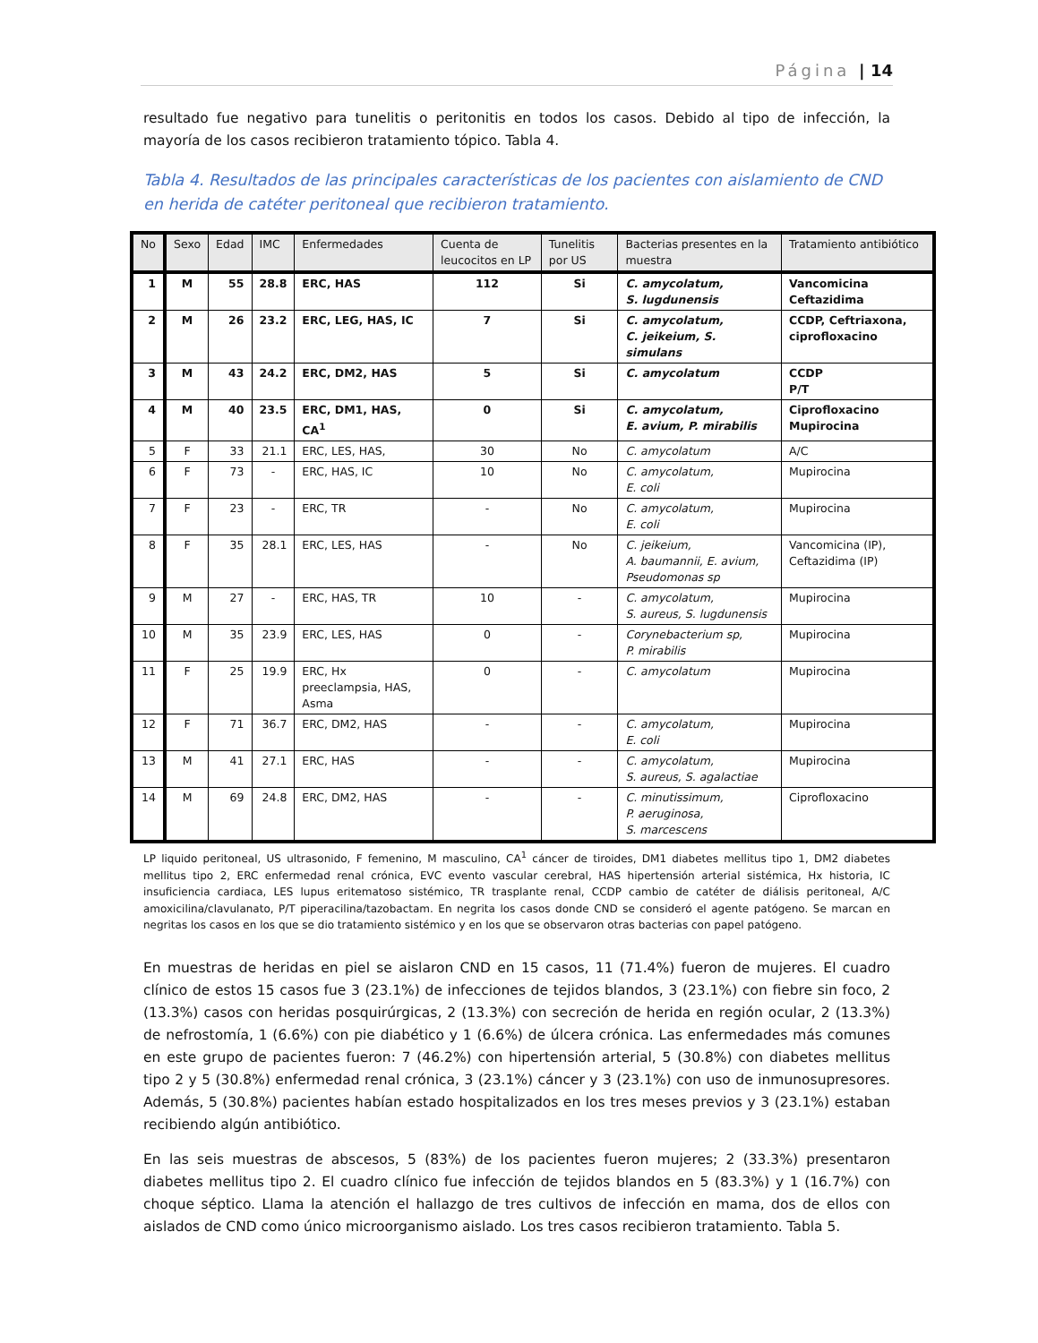Página | 14
resultado fue negativo para tunelitis o peritonitis en todos los casos. Debido al tipo de infección, la mayoría de los casos recibieron tratamiento tópico. Tabla 4.
Tabla 4. Resultados de las principales características de los pacientes con aislamiento de CND en herida de catéter peritoneal que recibieron tratamiento.
| No | Sexo | Edad | IMC | Enfermedades | Cuenta de leucocitos en LP | Tunelitis por US | Bacterias presentes en la muestra | Tratamiento antibiótico |
| --- | --- | --- | --- | --- | --- | --- | --- | --- |
| 1 | M | 55 | 28.8 | ERC, HAS | 112 | Si | C. amycolatum, S. lugdunensis | Vancomicina Ceftazidima |
| 2 | M | 26 | 23.2 | ERC, LEG, HAS, IC | 7 | Si | C. amycolatum, C. jeikeium, S. simulans | CCDP, Ceftriaxona, ciprofloxacino |
| 3 | M | 43 | 24.2 | ERC, DM2, HAS | 5 | Si | C. amycolatum | CCDP P/T |
| 4 | M | 40 | 23.5 | ERC, DM1, HAS, CA<sup>1</sup> | 0 | Si | C. amycolatum, E. avium, P. mirabilis | Ciprofloxacino Mupirocina |
| 5 | F | 33 | 21.1 | ERC, LES, HAS, | 30 | No | C. amycolatum | A/C |
| 6 | F | 73 | - | ERC, HAS, IC | 10 | No | C. amycolatum, E. coli | Mupirocina |
| 7 | F | 23 | - | ERC, TR | - | No | C. amycolatum, E. coli | Mupirocina |
| 8 | F | 35 | 28.1 | ERC, LES, HAS | - | No | C. jeikeium, A. baumannii, E. avium, Pseudomonas sp | Vancomicina (IP), Ceftazidima (IP) |
| 9 | M | 27 | - | ERC, HAS, TR | 10 | - | C. amycolatum, S. aureus, S. lugdunensis | Mupirocina |
| 10 | M | 35 | 23.9 | ERC, LES, HAS | 0 | - | Corynebacterium sp, P. mirabilis | Mupirocina |
| 11 | F | 25 | 19.9 | ERC, Hx preeclampsia, HAS, Asma | 0 | - | C. amycolatum | Mupirocina |
| 12 | F | 71 | 36.7 | ERC, DM2, HAS | - | - | C. amycolatum, E. coli | Mupirocina |
| 13 | M | 41 | 27.1 | ERC, HAS | - | - | C. amycolatum, S. aureus, S. agalactiae | Mupirocina |
| 14 | M | 69 | 24.8 | ERC, DM2, HAS | - | - | C. minutissimum, P. aeruginosa, S. marcescens | Ciprofloxacino |
LP liquido peritoneal, US ultrasonido, F femenino, M masculino, CA<sup>1</sup> cáncer de tiroides, DM1 diabetes mellitus tipo 1, DM2 diabetes mellitus tipo 2, ERC enfermedad renal crónica, EVC evento vascular cerebral, HAS hipertensión arterial sistémica, Hx historia, IC insuficiencia cardiaca, LES lupus eritematoso sistémico, TR trasplante renal, CCDP cambio de catéter de diálisis peritoneal, A/C amoxicilina/clavulanato, P/T piperacilina/tazobactam. En negrita los casos donde CND se consideró el agente patógeno. Se marcan en negritas los casos en los que se dio tratamiento sistémico y en los que se observaron otras bacterias con papel patógeno.
En muestras de heridas en piel se aislaron CND en 15 casos, 11 (71.4%) fueron de mujeres. El cuadro clínico de estos 15 casos fue 3 (23.1%) de infecciones de tejidos blandos, 3 (23.1%) con fiebre sin foco, 2 (13.3%) casos con heridas posquirúrgicas, 2 (13.3%) con secreción de herida en región ocular, 2 (13.3%) de nefrostomía, 1 (6.6%) con pie diabético y 1 (6.6%) de úlcera crónica. Las enfermedades más comunes en este grupo de pacientes fueron: 7 (46.2%) con hipertensión arterial, 5 (30.8%) con diabetes mellitus tipo 2 y 5 (30.8%) enfermedad renal crónica, 3 (23.1%) cáncer y 3 (23.1%) con uso de inmunosupresores. Además, 5 (30.8%) pacientes habían estado hospitalizados en los tres meses previos y 3 (23.1%) estaban recibiendo algún antibiótico.
En las seis muestras de abscesos, 5 (83%) de los pacientes fueron mujeres; 2 (33.3%) presentaron diabetes mellitus tipo 2. El cuadro clínico fue infección de tejidos blandos en 5 (83.3%) y 1 (16.7%) con choque séptico. Llama la atención el hallazgo de tres cultivos de infección en mama, dos de ellos con aislados de CND como único microorganismo aislado. Los tres casos recibieron tratamiento. Tabla 5.